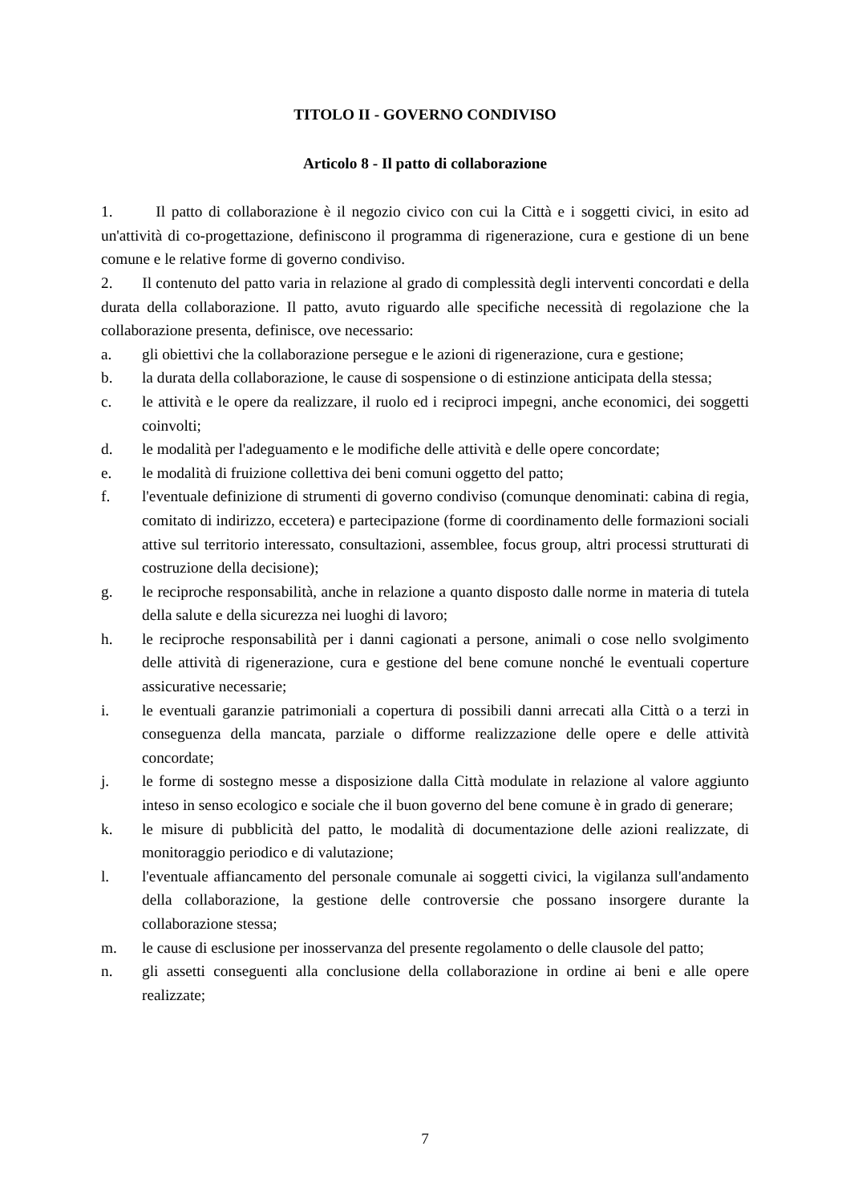TITOLO II - GOVERNO CONDIVISO
Articolo 8 - Il patto di collaborazione
1. Il patto di collaborazione è il negozio civico con cui la Città e i soggetti civici, in esito ad un'attività di co-progettazione, definiscono il programma di rigenerazione, cura e gestione di un bene comune e le relative forme di governo condiviso.
2. Il contenuto del patto varia in relazione al grado di complessità degli interventi concordati e della durata della collaborazione. Il patto, avuto riguardo alle specifiche necessità di regolazione che la collaborazione presenta, definisce, ove necessario:
a. gli obiettivi che la collaborazione persegue e le azioni di rigenerazione, cura e gestione;
b. la durata della collaborazione, le cause di sospensione o di estinzione anticipata della stessa;
c. le attività e le opere da realizzare, il ruolo ed i reciproci impegni, anche economici, dei soggetti coinvolti;
d. le modalità per l'adeguamento e le modifiche delle attività e delle opere concordate;
e. le modalità di fruizione collettiva dei beni comuni oggetto del patto;
f. l'eventuale definizione di strumenti di governo condiviso (comunque denominati: cabina di regia, comitato di indirizzo, eccetera) e partecipazione (forme di coordinamento delle formazioni sociali attive sul territorio interessato, consultazioni, assemblee, focus group, altri processi strutturati di costruzione della decisione);
g. le reciproche responsabilità, anche in relazione a quanto disposto dalle norme in materia di tutela della salute e della sicurezza nei luoghi di lavoro;
h. le reciproche responsabilità per i danni cagionati a persone, animali o cose nello svolgimento delle attività di rigenerazione, cura e gestione del bene comune nonché le eventuali coperture assicurative necessarie;
i. le eventuali garanzie patrimoniali a copertura di possibili danni arrecati alla Città o a terzi in conseguenza della mancata, parziale o difforme realizzazione delle opere e delle attività concordate;
j. le forme di sostegno messe a disposizione dalla Città modulate in relazione al valore aggiunto inteso in senso ecologico e sociale che il buon governo del bene comune è in grado di generare;
k. le misure di pubblicità del patto, le modalità di documentazione delle azioni realizzate, di monitoraggio periodico e di valutazione;
l. l'eventuale affiancamento del personale comunale ai soggetti civici, la vigilanza sull'andamento della collaborazione, la gestione delle controversie che possano insorgere durante la collaborazione stessa;
m. le cause di esclusione per inosservanza del presente regolamento o delle clausole del patto;
n. gli assetti conseguenti alla conclusione della collaborazione in ordine ai beni e alle opere realizzate;
7